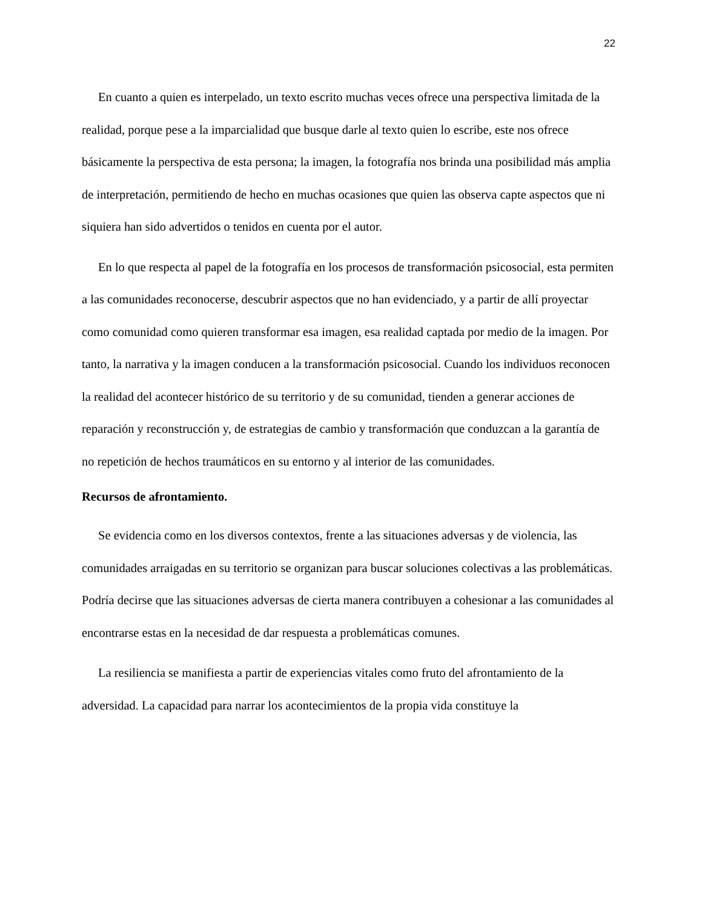22
En cuanto a quien es interpelado, un texto escrito muchas veces ofrece una perspectiva limitada de la realidad, porque pese a la imparcialidad que busque darle al texto quien lo escribe, este nos ofrece básicamente la perspectiva de esta persona; la imagen, la fotografía nos brinda una posibilidad más amplia de interpretación, permitiendo de hecho en muchas ocasiones que quien las observa capte aspectos que ni siquiera han sido advertidos o tenidos en cuenta por el autor.
En lo que respecta al papel de la fotografía en los procesos de transformación psicosocial, esta permiten a las comunidades reconocerse, descubrir aspectos que no han evidenciado, y a partir de allí proyectar como comunidad como quieren transformar esa imagen, esa realidad captada por medio de la imagen. Por tanto, la narrativa y la imagen conducen a la transformación psicosocial. Cuando los individuos reconocen la realidad del acontecer histórico de su territorio y de su comunidad, tienden a generar acciones de reparación y reconstrucción y, de estrategias de cambio y transformación que conduzcan a la garantía de no repetición de hechos traumáticos en su entorno y al interior de las comunidades.
Recursos de afrontamiento.
Se evidencia como en los diversos contextos, frente a las situaciones adversas y de violencia, las comunidades arraigadas en su territorio se organizan para buscar soluciones colectivas a las problemáticas. Podría decirse que las situaciones adversas de cierta manera contribuyen a cohesionar a las comunidades al encontrarse estas en la necesidad de dar respuesta a problemáticas comunes.
La resiliencia se manifiesta a partir de experiencias vitales como fruto del afrontamiento de la adversidad. La capacidad para narrar los acontecimientos de la propia vida constituye la